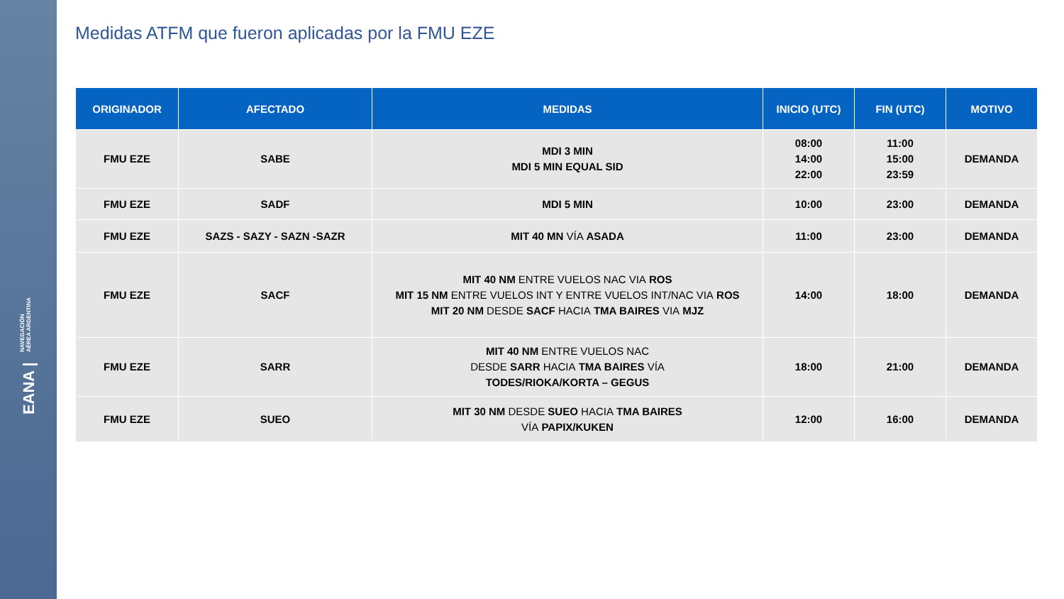EANA | NAVEGACIÓN
AÉREA ARGENTINA
Medidas ATFM que fueron aplicadas por la FMU EZE
| ORIGINADOR | AFECTADO | MEDIDAS | INICIO (UTC) | FIN (UTC) | MOTIVO |
| --- | --- | --- | --- | --- | --- |
| FMU EZE | SABE | MDI 3 MIN MDI 5 MIN EQUAL SID | 08:00 14:00 22:00 | 11:00 15:00 23:59 | DEMANDA |
| FMU EZE | SADF | MDI 5 MIN | 10:00 | 23:00 | DEMANDA |
| FMU EZE | SAZS - SAZY - SAZN -SAZR | MIT 40 MN VÍA ASADA | 11:00 | 23:00 | DEMANDA |
| FMU EZE | SACF | MIT 40 NM ENTRE VUELOS NAC VIA ROS MIT 15 NM ENTRE VUELOS INT Y ENTRE VUELOS INT/NAC VIA ROS MIT 20 NM DESDE SACF HACIA TMA BAIRES VIA MJZ | 14:00 | 18:00 | DEMANDA |
| FMU EZE | SARR | MIT 40 NM ENTRE VUELOS NAC DESDE SARR HACIA TMA BAIRES VÍA TODES/RIOKA/KORTA – GEGUS | 18:00 | 21:00 | DEMANDA |
| FMU EZE | SUEO | MIT 30 NM DESDE SUEO HACIA TMA BAIRES VÍA PAPIX/KUKEN | 12:00 | 16:00 | DEMANDA |